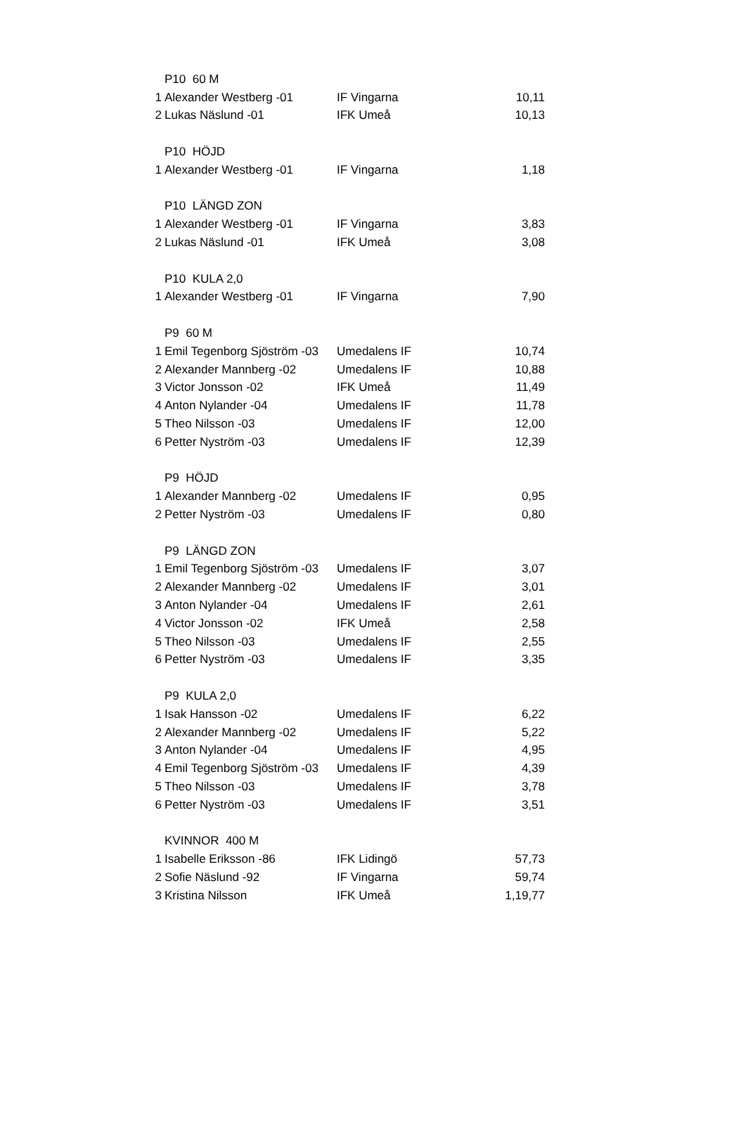| | P10 60 M | | |
| 1 | Alexander Westberg -01 | IF Vingarna | 10,11 |
| 2 | Lukas Näslund -01 | IFK Umeå | 10,13 |
| | P10 HÖJD | | |
| 1 | Alexander Westberg -01 | IF Vingarna | 1,18 |
| | P10 LÄNGD ZON | | |
| 1 | Alexander Westberg -01 | IF Vingarna | 3,83 |
| 2 | Lukas Näslund -01 | IFK Umeå | 3,08 |
| | P10 KULA 2,0 | | |
| 1 | Alexander Westberg -01 | IF Vingarna | 7,90 |
| | P9 60 M | | |
| 1 | Emil Tegenborg Sjöström -03 | Umedalens IF | 10,74 |
| 2 | Alexander Mannberg -02 | Umedalens IF | 10,88 |
| 3 | Victor Jonsson -02 | IFK Umeå | 11,49 |
| 4 | Anton Nylander -04 | Umedalens IF | 11,78 |
| 5 | Theo Nilsson -03 | Umedalens IF | 12,00 |
| 6 | Petter Nyström -03 | Umedalens IF | 12,39 |
| | P9 HÖJD | | |
| 1 | Alexander Mannberg -02 | Umedalens IF | 0,95 |
| 2 | Petter Nyström -03 | Umedalens IF | 0,80 |
| | P9 LÄNGD ZON | | |
| 1 | Emil Tegenborg Sjöström -03 | Umedalens IF | 3,07 |
| 2 | Alexander Mannberg -02 | Umedalens IF | 3,01 |
| 3 | Anton Nylander -04 | Umedalens IF | 2,61 |
| 4 | Victor Jonsson -02 | IFK Umeå | 2,58 |
| 5 | Theo Nilsson -03 | Umedalens IF | 2,55 |
| 6 | Petter Nyström -03 | Umedalens IF | 3,35 |
| | P9 KULA 2,0 | | |
| 1 | Isak Hansson -02 | Umedalens IF | 6,22 |
| 2 | Alexander Mannberg -02 | Umedalens IF | 5,22 |
| 3 | Anton Nylander -04 | Umedalens IF | 4,95 |
| 4 | Emil Tegenborg Sjöström -03 | Umedalens IF | 4,39 |
| 5 | Theo Nilsson -03 | Umedalens IF | 3,78 |
| 6 | Petter Nyström -03 | Umedalens IF | 3,51 |
| | KVINNOR 400 M | | |
| 1 | Isabelle Eriksson -86 | IFK Lidingö | 57,73 |
| 2 | Sofie Näslund -92 | IF Vingarna | 59,74 |
| 3 | Kristina Nilsson | IFK Umeå | 1,19,77 |